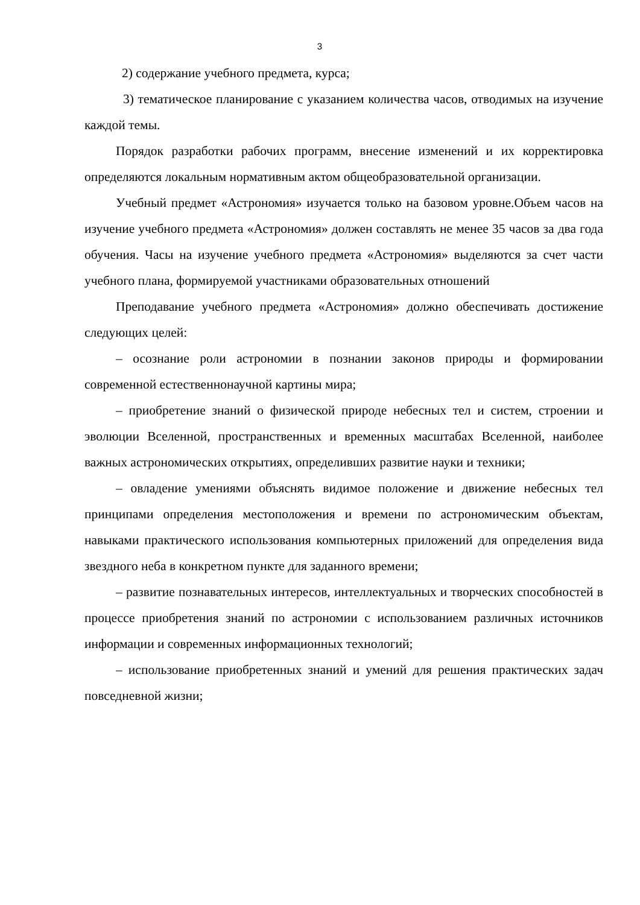3
2) содержание учебного предмета, курса;
3) тематическое планирование с указанием количества часов, отводимых на изучение каждой темы.
Порядок разработки рабочих программ, внесение изменений и их корректировка определяются локальным нормативным актом общеобразовательной организации.
Учебный предмет «Астрономия» изучается только на базовом уровне.Объем часов на изучение учебного предмета «Астрономия» должен составлять не менее 35 часов за два года обучения. Часы на изучение учебного предмета «Астрономия» выделяются за счет части учебного плана, формируемой участниками образовательных отношений
Преподавание учебного предмета «Астрономия» должно обеспечивать достижение следующих целей:
– осознание роли астрономии в познании законов природы и формировании современной естественнонаучной картины мира;
– приобретение знаний о физической природе небесных тел и систем, строении и эволюции Вселенной, пространственных и временных масштабах Вселенной, наиболее важных астрономических открытиях, определивших развитие науки и техники;
– овладение умениями объяснять видимое положение и движение небесных тел принципами определения местоположения и времени по астрономическим объектам, навыками практического использования компьютерных приложений для определения вида звездного неба в конкретном пункте для заданного времени;
– развитие познавательных интересов, интеллектуальных и творческих способностей в процессе приобретения знаний по астрономии с использованием различных источников информации и современных информационных технологий;
– использование приобретенных знаний и умений для решения практических задач повседневной жизни;